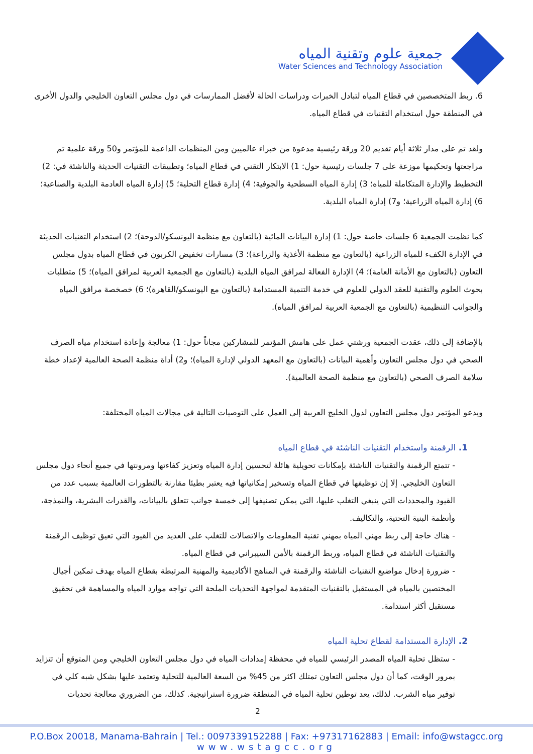جمعية علوم وتقنية المياه
Water Sciences and Technology Association
6. ربط المتخصصين في قطاع المياه لتبادل الخبرات ودراسات الحالة لأفضل الممارسات في دول مجلس التعاون الخليجي والدول الأخرى في المنطقة حول استخدام التقنيات في قطاع المياه.
ولقد تم على مدار ثلاثة أيام تقديم 20 ورقة رئيسية مدعوة من خبراء عالميين ومن المنظمات الداعمة للمؤتمر و50 ورقة علمية تم مراجعتها وتحكيمها موزعة على 7 جلسات رئيسية حول: 1) الابتكار التقني في قطاع المياه؛ وتطبيقات التقنيات الحديثة والناشئة في: 2) التخطيط والإدارة المتكاملة للمياه؛ 3) إدارة المياه السطحية والجوفية؛ 4) إدارة قطاع التحلية؛ 5) إدارة المياه العادمة البلدية والصناعية؛ 6) إدارة المياه الزراعية؛ و7) إدارة المياه البلدية.
كما نظمت الجمعية 6 جلسات خاصة حول: 1) إدارة البيانات المائية (بالتعاون مع منظمة اليونسكو/الدوحة)؛ 2) استخدام التقنيات الحديثة في الإدارة الكفء للمياه الزراعية (بالتعاون مع منظمة الأغذية والزراعة)؛ 3) مسارات تخفيض الكربون في قطاع المياه بدول مجلس التعاون (بالتعاون مع الأمانة العامة)؛ 4) الإدارة الفعالة لمرافق المياه البلدية (بالتعاون مع الجمعية العربية لمرافق المياه)؛ 5) متطلبات بحوث العلوم والتقنية للعقد الدولي للعلوم في خدمة التنمية المستدامة (بالتعاون مع اليونسكو/القاهرة)؛ 6) خصخصة مرافق المياه والجوانب التنظيمية (بالتعاون مع الجمعية العربية لمرافق المياه).
بالإضافة إلى ذلك، عقدت الجمعية ورشتي عمل على هامش المؤتمر للمشاركين مجاناً حول: 1) معالجة وإعادة استخدام مياه الصرف الصحي في دول مجلس التعاون وأهمية البيانات (بالتعاون مع المعهد الدولي لإدارة المياه)؛ و2) أداة منظمة الصحة العالمية لإعداد خطة سلامة الصرف الصحي (بالتعاون مع منظمة الصحة العالمية).
ويدعو المؤتمر دول مجلس التعاون لدول الخليج العربية إلى العمل على التوصيات التالية في مجالات المياه المختلفة:
1. الرقمنة واستخدام التقنيات الناشئة في قطاع المياه
- تتمتع الرقمنة والتقنيات الناشئة بإمكانات تحويلية هائلة لتحسين إدارة المياه وتعزيز كفاءتها ومرونتها في جميع أنحاء دول مجلس التعاون الخليجي. إلا إن توظيفها في قطاع المياه وتسخير إمكانياتها فيه يعتبر بطيئا مقارنة بالتطورات العالمية بسبب عدد من القيود والمحددات التي ينبغي التغلب عليها، التي يمكن تصنيفها إلى خمسة جوانب تتعلق بالبيانات، والقدرات البشرية، والنمذجة، وأنظمة البنية التحتية، والتكاليف.
- هناك حاجة إلى ربط مهني المياه بمهني تقنية المعلومات والاتصالات للتغلب على العديد من القيود التي تعيق توظيف الرقمنة والتقنيات الناشئة في قطاع المياه، وربط الرقمنة بالأمن السيبراني في قطاع المياه.
- ضرورة إدخال مواضيع التقنيات الناشئة والرقمنة في المناهج الأكاديمية والمهنية المرتبطة بقطاع المياه بهدف تمكين أجيال المختصين بالمياه في المستقبل بالتقنيات المتقدمة لمواجهة التحديات الملحة التي تواجه موارد المياه والمساهمة في تحقيق مستقبل أكثر استدامة.
2. الإدارة المستدامة لقطاع تحلية المياه
- ستظل تحلية المياه المصدر الرئيسي للمياه في محفظة إمدادات المياه في دول مجلس التعاون الخليجي ومن المتوقع أن تتزايد بمرور الوقت، كما أن دول مجلس التعاون تمتلك اكثر من 45% من السعة العالمية للتحلية وتعتمد عليها بشكل شبه كلي في توفير مياه الشرب. لذلك، يعد توطين تحلية المياه في المنطقة ضرورة استراتيجية. كذلك، من الضروري معالجة تحديات
2
P.O.Box 20018, Manama-Bahrain | Tel.: 0097339152288 | Fax: +97317162883 | Email: info@wstagcc.org
www.wstagcc.org